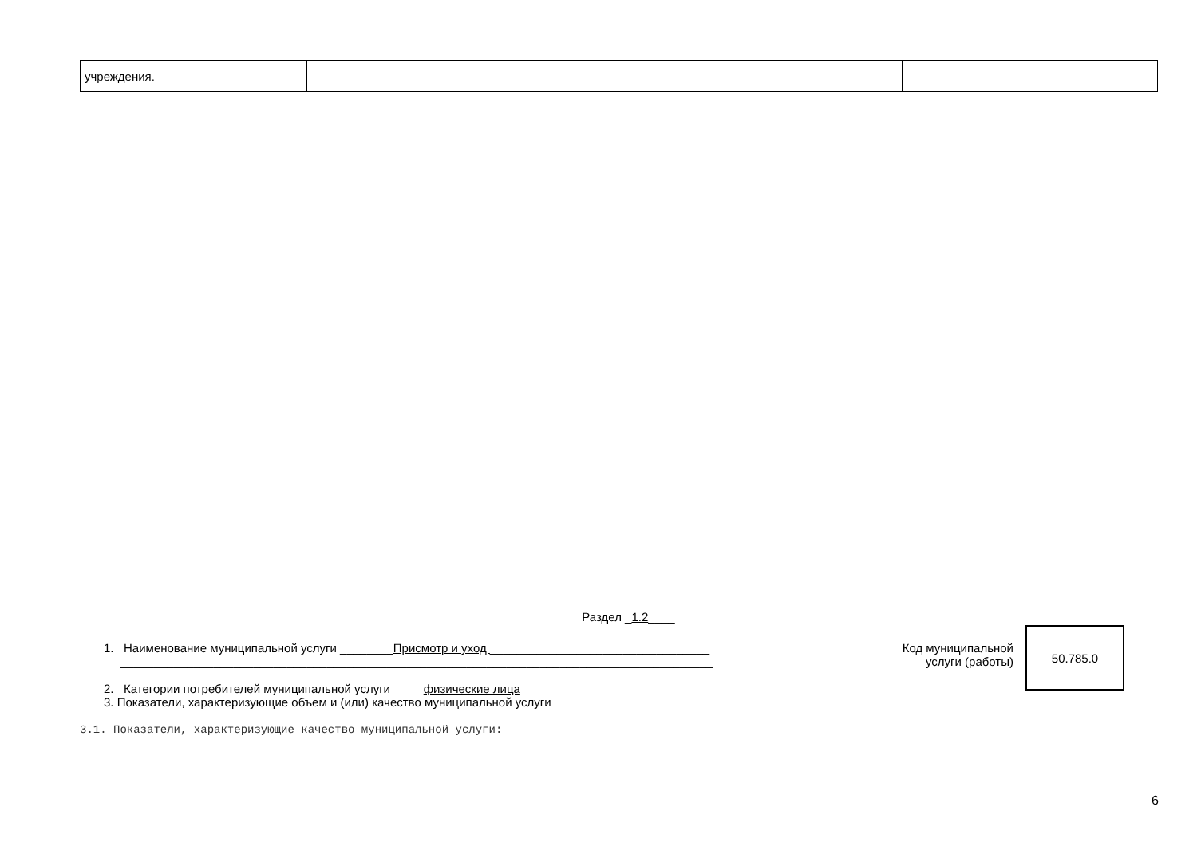| учреждения. | | |
Раздел _1.2____
1. Наименование муниципальной услуги ________Присмотр и уход _________________________________
_________________________________________________________________________________________
2. Категории потребителей муниципальной услуги_____физические лица_____________________________
3. Показатели, характеризующие объем и (или) качество муниципальной услуги
Код муниципальной
услуги (работы)
50.785.0
3.1. Показатели, характеризующие качество муниципальной услуги:
6